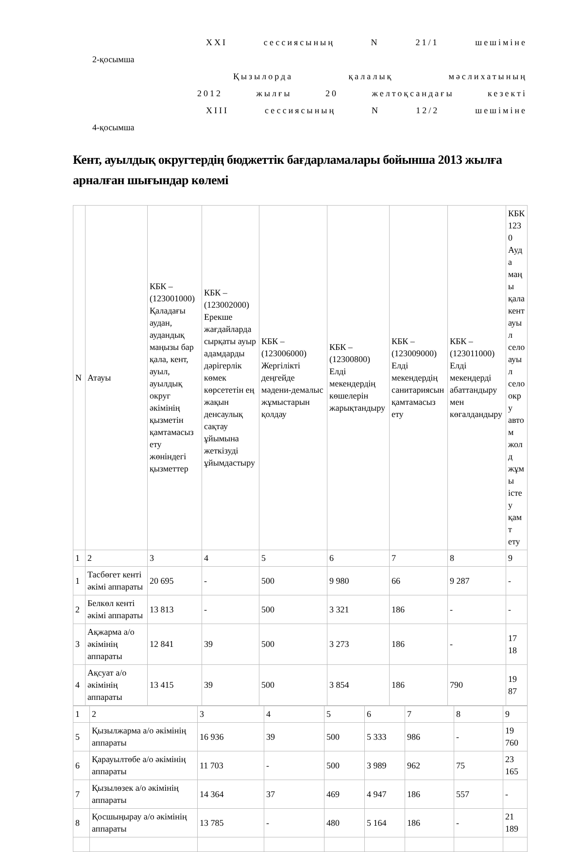XXI сессиясының N 21/1 шешіміне
2-қосымша
Қызылорда қалалық мәслихатының
2012 жылғы 20 желтоқсандағы кезекті
XIII сессиясының N 12/2 шешіміне
4-қосымша
Кент, ауылдық округтердің бюджеттік бағдарламалары бойынша 2013 жылға арналған шығындар көлемі
| N | Атауы | КБК – (123001000) Қаладағы аудан, аудандық маңызы бар қала, кент, ауыл, ауылдық округ әкімінің қызметін қамтамасыз ету жөніндегі қызметтер | КБК – (123002000) Ерекше жағдайларда сырқаты ауыр адамдарды дәрігерлік көмек көрсететін ең жақын денсаулық сақтау ұйымына жеткізуді ұйымдастыру | КБК – (123006000) Жергілікті деңгейде мәдени-демалыс жұмыстарын қолдау | КБК – (12300800) Елді мекендердің көшелерін жарықтандыру | КБК – (123009000) Елді мекендердің санитариясын қамтамасыз ету | КБК – (123011000) Елді мекендерді абаттандыру мен көгалдандыру | КБК 1230 Ауда маңы қала кент ауыл село ауыл село окру автом жолд жұмы істеу қамт ету |
| 1 | 2 | 3 | 4 | 5 | 6 | 7 | 8 | 9 |
| 1 | Тасбөгет кенті әкімі аппараты | 20 695 | - | 500 | 9 980 | 66 | 9 287 | - |
| 2 | Белкөл кенті әкімі аппараты | 13 813 | - | 500 | 3 321 | 186 | - | - |
| 3 | Ақжарма а/о әкімінің аппараты | 12 841 | 39 | 500 | 3 273 | 186 | - | 17 18 |
| 4 | Ақсуат а/о әкімінің аппараты | 13 415 | 39 | 500 | 3 854 | 186 | 790 | 19 87 |
| 1 | 2 | 3 | 4 | 5 | 6 | 7 | 8 | 9 |
| 5 | Қызылжарма а/о әкімінің аппараты | 16 936 | 39 | 500 | 5 333 | 986 | - | 19 760 |
| 6 | Қарауылтөбе а/о әкімінің аппараты | 11 703 | - | 500 | 3 989 | 962 | 75 | 23 165 |
| 7 | Қызылөзек а/о әкімінің аппараты | 14 364 | 37 | 469 | 4 947 | 186 | 557 | - |
| 8 | Қосшыңырау а/о әкімінің аппараты | 13 785 | - | 480 | 5 164 | 186 | - | 21 189 |